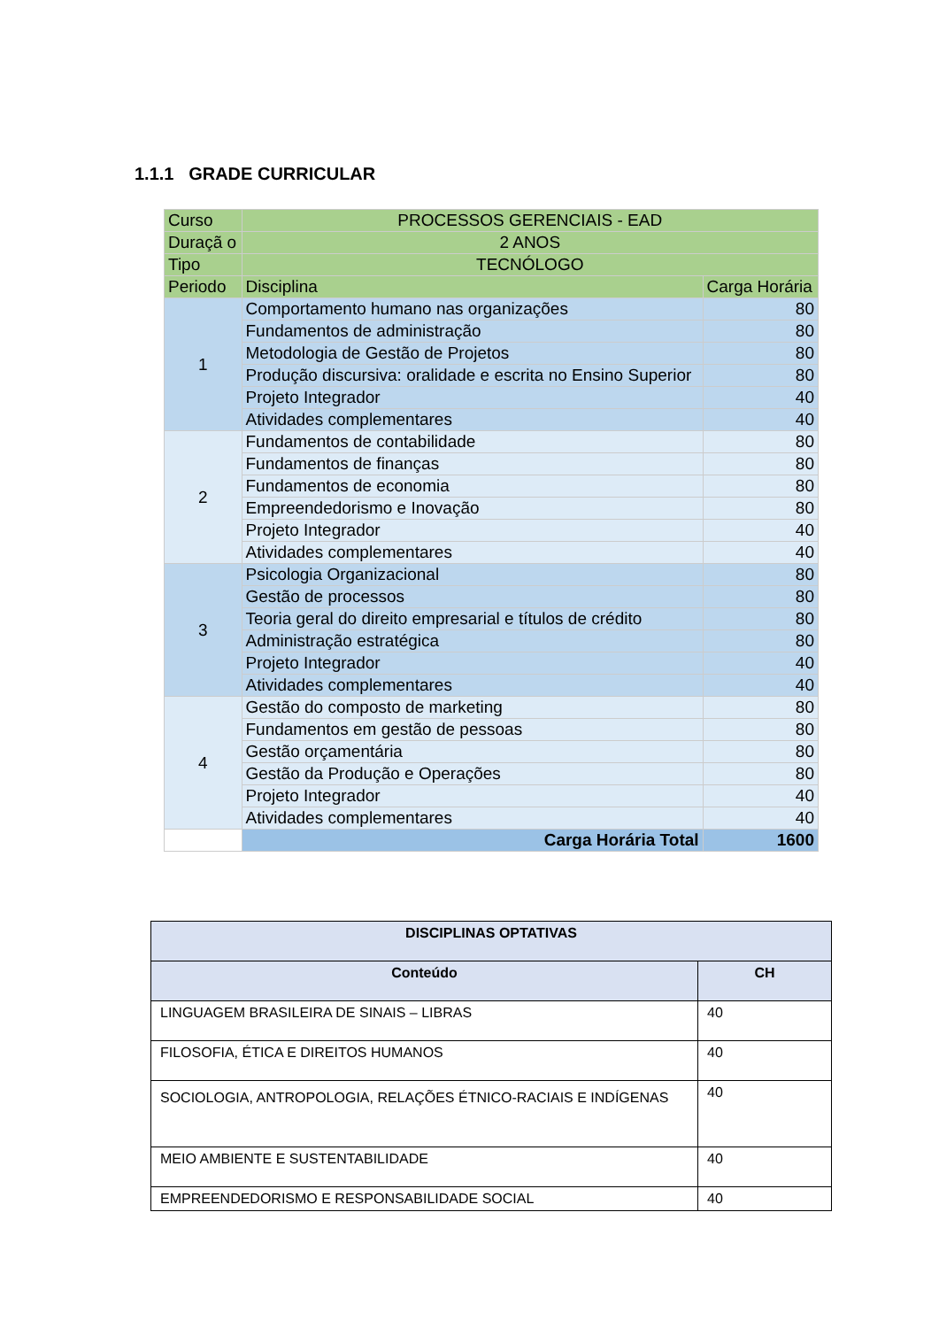1.1.1 GRADE CURRICULAR
| Curso | PROCESSOS GERENCIAIS - EAD | |
| Duraçã o | 2 ANOS | |
| Tipo | TECNÓLOGO | |
| Periodo | Disciplina | Carga Horária |
| 1 | Comportamento humano nas organizações | 80 |
| | Fundamentos de administração | 80 |
| | Metodologia de Gestão de Projetos | 80 |
| | Produção discursiva: oralidade e escrita no Ensino Superior | 80 |
| | Projeto Integrador | 40 |
| | Atividades complementares | 40 |
| 2 | Fundamentos de contabilidade | 80 |
| | Fundamentos de finanças | 80 |
| | Fundamentos de economia | 80 |
| | Empreendedorismo e Inovação | 80 |
| | Projeto Integrador | 40 |
| | Atividades complementares | 40 |
| 3 | Psicologia Organizacional | 80 |
| | Gestão de processos | 80 |
| | Teoria geral do direito empresarial e títulos de crédito | 80 |
| | Administração estratégica | 80 |
| | Projeto Integrador | 40 |
| | Atividades complementares | 40 |
| 4 | Gestão do composto de marketing | 80 |
| | Fundamentos em gestão de pessoas | 80 |
| | Gestão orçamentária | 80 |
| | Gestão da Produção e Operações | 80 |
| | Projeto Integrador | 40 |
| | Atividades complementares | 40 |
| | Carga Horária Total | 1600 |
| DISCIPLINAS OPTATIVAS | |
| --- | --- |
| Conteúdo | CH |
| LINGUAGEM BRASILEIRA DE SINAIS – LIBRAS | 40 |
| FILOSOFIA, ÉTICA E DIREITOS HUMANOS | 40 |
| SOCIOLOGIA, ANTROPOLOGIA, RELAÇÕES ÉTNICO-RACIAIS E INDÍGENAS | 40 |
| MEIO AMBIENTE E SUSTENTABILIDADE | 40 |
| EMPREENDEDORISMO E RESPONSABILIDADE SOCIAL | 40 |